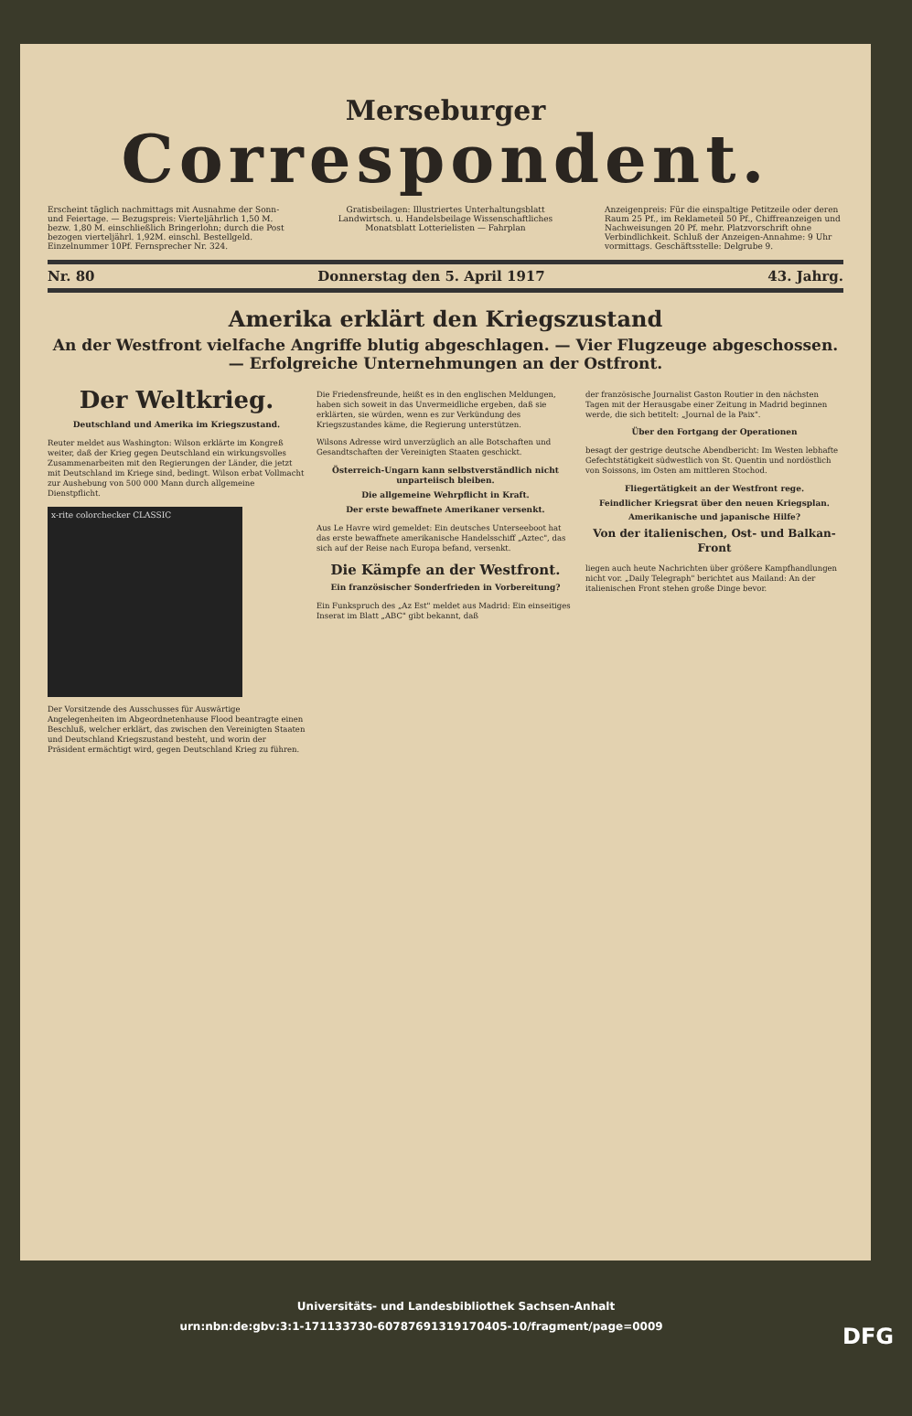Merseburger
Correspondent.
Erscheint täglich nachmittags mit Ausnahme der Sonn- und Feiertage. — Bezugspreis: Vierteljährlich 1,50 M. bezw. 1,80 M. einschließlich Bringerlohn; durch die Post bezogen vierteljährl. 1,92M. einschl. Bestellgeld. Einzelnummer 10Pf. Fernsprecher Nr. 324.
Gratisbeilagen: Illustriertes Unterhaltungsblatt Landwirtsch. u. Handelsbeilage Wissenschaftliches Monatsblatt Lotterielisten — Fahrplan
Anzeigenpreis: Für die einspaltige Petitzeile oder deren Raum 25 Pf., im Reklameteil 50 Pf., Chiffreanzeigen und Nachweisungen 20 Pf. mehr. Platzvorschrift ohne Verbindlichkeit. Schluß der Anzeigen-Annahme: 9 Uhr vormittags. Geschäftsstelle: Delgrube 9.
Nr. 80 Donnerstag den 5. April 1917 43. Jahrg.
Amerika erklärt den Kriegszustand
An der Westfront vielfache Angriffe blutig abgeschlagen. — Vier Flugzeuge abgeschossen. — Erfolgreiche Unternehmungen an der Ostfront.
Der Weltkrieg.
Deutschland und Amerika im Kriegszustand.
Reuter meldet aus Washington: Wilson erklärte im Kongreß weiter, daß der Krieg gegen Deutschland ein wirkungsvolles Zusammenarbeiten mit den Regierungen der Länder, die jetzt mit Deutschland im Kriege sind, bedingt. Wilson erbat Vollmacht zur Aushebung von 500 000 Mann durch allgemeine Dienstpflicht.
x-rite colorchecker CLASSIC
Der Vorsitzende des Ausschusses für Auswärtige Angelegenheiten im Abgeordnetenhause Flood beantragte einen Beschluß, welcher erklärt, das zwischen den Vereinigten Staaten und Deutschland Kriegszustand besteht, und worin der Präsident ermächtigt wird, gegen Deutschland Krieg zu führen.
Die Friedensfreunde, heißt es in den englischen Meldungen, haben sich soweit in das Unvermeidliche ergeben, daß sie erklärten, sie würden, wenn es zur Verkündung des Kriegszustandes käme, die Regierung unterstützen.
Wilsons Adresse wird unverzüglich an alle Botschaften und Gesandtschaften der Vereinigten Staaten geschickt.
Österreich-Ungarn kann selbstverständlich nicht unparteiisch bleiben.
Die allgemeine Wehrpflicht in Kraft.
Der erste bewaffnete Amerikaner versenkt.
Aus Le Havre wird gemeldet: Ein deutsches Unterseeboot hat das erste bewaffnete amerikanische Handelsschiff „Aztec", das sich auf der Reise nach Europa befand, versenkt.
Die Kämpfe an der Westfront.
Ein französischer Sonderfrieden in Vorbereitung?
Ein Funkspruch des „Az Est" meldet aus Madrid: Ein einseitiges Inserat im Blatt „ABC" gibt bekannt, daß
der französische Journalist Gaston Routier in den nächsten Tagen mit der Herausgabe einer Zeitung in Madrid beginnen werde, die sich betitelt: „Journal de la Paix".
Über den Fortgang der Operationen
besagt der gestrige deutsche Abendbericht: Im Westen lebhafte Gefechtstätigkeit südwestlich von St. Quentin und nordöstlich von Soissons, im Osten am mittleren Stochod.
Fliegertätigkeit an der Westfront rege.
Feindlicher Kriegsrat über den neuen Kriegsplan.
Amerikanische und japanische Hilfe?
Von der italienischen, Ost- und Balkan-Front
liegen auch heute Nachrichten über größere Kampfhandlungen nicht vor. „Daily Telegraph" berichtet aus Mailand: An der italienischen Front stehen große Dinge bevor.
Universitäts- und Landesbibliothek Sachsen-Anhalt
urn:nbn:de:gbv:3:1-171133730-60787691319170405-10/fragment/page=0009 DFG